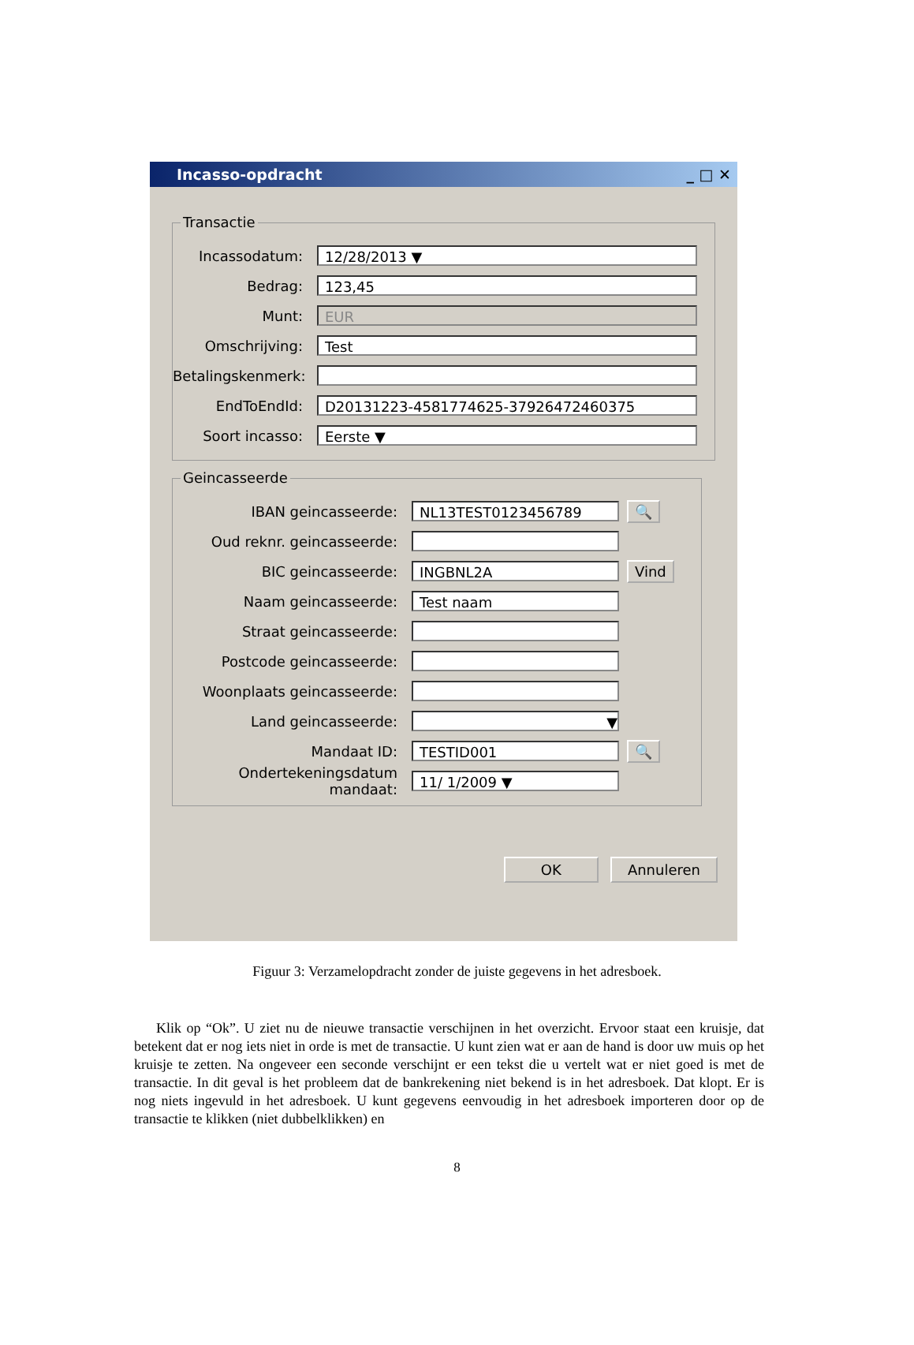Incasso-opdracht _ □ ✕
Transactie
Incassodatum:
12/28/2013 ▼
Bedrag:
123,45
Munt:
EUR
Omschrijving:
Test
Betalingskenmerk:
EndToEndId:
D20131223-4581774625-37926472460375
Soort incasso:
Eerste ▼
Geincasseerde
IBAN geincasseerde:
NL13TEST0123456789
🔍
Oud reknr. geincasseerde:
BIC geincasseerde:
INGBNL2A
Vind
Naam geincasseerde:
Test naam
Straat geincasseerde:
Postcode geincasseerde:
Woonplaats geincasseerde:
Land geincasseerde:
▼
Mandaat ID:
TESTID001
🔍
Ondertekeningsdatum mandaat:
11/ 1/2009 ▼
OK Annuleren
Figuur 3: Verzamelopdracht zonder de juiste gegevens in het adresboek.
Klik op “Ok”. U ziet nu de nieuwe transactie verschijnen in het overzicht. Ervoor staat een kruisje, dat betekent dat er nog iets niet in orde is met de transactie. U kunt zien wat er aan de hand is door uw muis op het kruisje te zetten. Na ongeveer een seconde verschijnt er een tekst die u vertelt wat er niet goed is met de transactie. In dit geval is het probleem dat de bankrekening niet bekend is in het adresboek. Dat klopt. Er is nog niets ingevuld in het adresboek. U kunt gegevens eenvoudig in het adresboek importeren door op de transactie te klikken (niet dubbelklikken) en
8